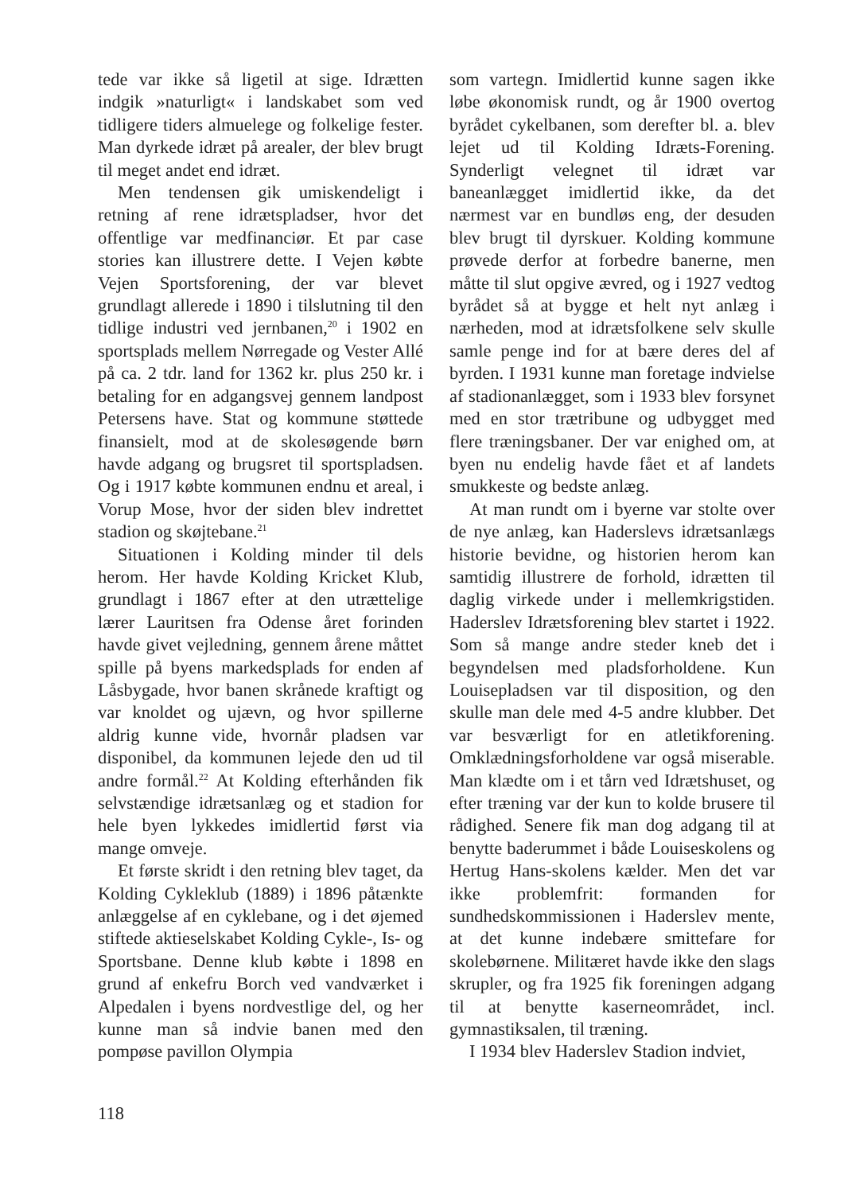tede var ikke så ligetil at sige. Idrætten indgik »naturligt« i landskabet som ved tidligere tiders almuelege og folkelige fester. Man dyrkede idræt på arealer, der blev brugt til meget andet end idræt.
Men tendensen gik umiskendeligt i retning af rene idrætspladser, hvor det offentlige var medfinanciør. Et par case stories kan illustrere dette. I Vejen købte Vejen Sportsforening, der var blevet grundlagt allerede i 1890 i tilslutning til den tidlige industri ved jernbanen,<sup>20</sup> i 1902 en sportsplads mellem Nørregade og Vester Allé på ca. 2 tdr. land for 1362 kr. plus 250 kr. i betaling for en adgangsvej gennem landpost Petersens have. Stat og kommune støttede finansielt, mod at de skolesøgende børn havde adgang og brugsret til sportspladsen. Og i 1917 købte kommunen endnu et areal, i Vorup Mose, hvor der siden blev indrettet stadion og skøjtebane.<sup>21</sup>
Situationen i Kolding minder til dels herom. Her havde Kolding Kricket Klub, grundlagt i 1867 efter at den utrættelige lærer Lauritsen fra Odense året forinden havde givet vejledning, gennem årene måttet spille på byens markedsplads for enden af Låsbygade, hvor banen skrånede kraftigt og var knoldet og ujævn, og hvor spillerne aldrig kunne vide, hvornår pladsen var disponibel, da kommunen lejede den ud til andre formål.<sup>22</sup> At Kolding efterhånden fik selvstændige idrætsanlæg og et stadion for hele byen lykkedes imidlertid først via mange omveje.
Et første skridt i den retning blev taget, da Kolding Cykleklub (1889) i 1896 påtænkte anlæggelse af en cyklebane, og i det øjemed stiftede aktieselskabet Kolding Cykle-, Is- og Sportsbane. Denne klub købte i 1898 en grund af enkefru Borch ved vandværket i Alpedalen i byens nordvestlige del, og her kunne man så indvie banen med den pompøse pavillon Olympia
som vartegn. Imidlertid kunne sagen ikke løbe økonomisk rundt, og år 1900 overtog byrådet cykelbanen, som derefter bl. a. blev lejet ud til Kolding Idræts-Forening. Synderligt velegnet til idræt var baneanlægget imidlertid ikke, da det nærmest var en bundløs eng, der desuden blev brugt til dyrskuer. Kolding kommune prøvede derfor at forbedre banerne, men måtte til slut opgive ævred, og i 1927 vedtog byrådet så at bygge et helt nyt anlæg i nærheden, mod at idrætsfolkene selv skulle samle penge ind for at bære deres del af byrden. I 1931 kunne man foretage indvielse af stadionanlægget, som i 1933 blev forsynet med en stor trætribune og udbygget med flere træningsbaner. Der var enighed om, at byen nu endelig havde fået et af landets smukkeste og bedste anlæg.
At man rundt om i byerne var stolte over de nye anlæg, kan Haderslevs idrætsanlægs historie bevidne, og historien herom kan samtidig illustrere de forhold, idrætten til daglig virkede under i mellemkrigstiden. Haderslev Idrætsforening blev startet i 1922. Som så mange andre steder kneb det i begyndelsen med pladsforholdene. Kun Louisepladsen var til disposition, og den skulle man dele med 4-5 andre klubber. Det var besværligt for en atletikforening. Omklædningsforholdene var også miserable. Man klædte om i et tårn ved Idrætshuset, og efter træning var der kun to kolde brusere til rådighed. Senere fik man dog adgang til at benytte baderummet i både Louiseskolens og Hertug Hans-skolens kælder. Men det var ikke problemfrit: formanden for sundhedskommissionen i Haderslev mente, at det kunne indebære smittefare for skolebørnene. Militæret havde ikke den slags skrupler, og fra 1925 fik foreningen adgang til at benytte kaserneområdet, incl. gymnastiksalen, til træning.
I 1934 blev Haderslev Stadion indviet,
118